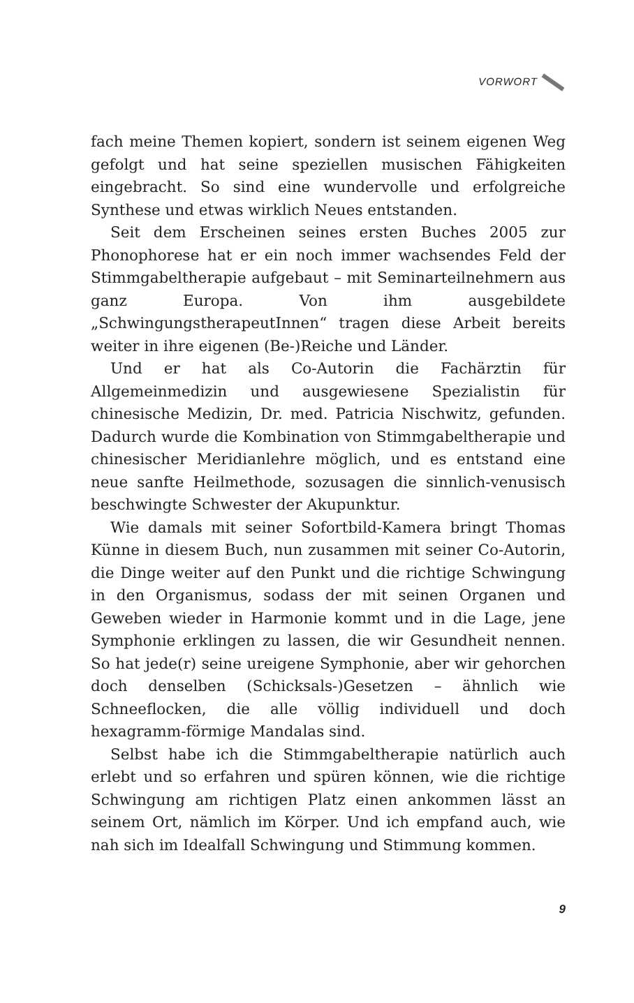VORWORT
fach meine Themen kopiert, sondern ist seinem eigenen Weg gefolgt und hat seine speziellen musischen Fähigkeiten eingebracht. So sind eine wundervolle und erfolgreiche Synthese und etwas wirklich Neues entstanden.
Seit dem Erscheinen seines ersten Buches 2005 zur Phonophorese hat er ein noch immer wachsendes Feld der Stimmgabeltherapie aufgebaut – mit Seminarteilnehmern aus ganz Europa. Von ihm ausgebildete „SchwingungstherapeutInnen“ tragen diese Arbeit bereits weiter in ihre eigenen (Be-)Reiche und Länder.
Und er hat als Co-Autorin die Fachärztin für Allgemeinmedizin und ausgewiesene Spezialistin für chinesische Medizin, Dr. med. Patricia Nischwitz, gefunden. Dadurch wurde die Kombination von Stimmgabeltherapie und chinesischer Meridianlehre möglich, und es entstand eine neue sanfte Heilmethode, sozusagen die sinnlich-venusisch beschwingte Schwester der Akupunktur.
Wie damals mit seiner Sofortbild-Kamera bringt Thomas Künne in diesem Buch, nun zusammen mit seiner Co-Autorin, die Dinge weiter auf den Punkt und die richtige Schwingung in den Organismus, sodass der mit seinen Organen und Geweben wieder in Harmonie kommt und in die Lage, jene Symphonie erklingen zu lassen, die wir Gesundheit nennen. So hat jede(r) seine ureigene Symphonie, aber wir gehorchen doch denselben (Schicksals-)Gesetzen – ähnlich wie Schneeflocken, die alle völlig individuell und doch hexagramm-förmige Mandalas sind.
Selbst habe ich die Stimmgabeltherapie natürlich auch erlebt und so erfahren und spüren können, wie die richtige Schwingung am richtigen Platz einen ankommen lässt an seinem Ort, nämlich im Körper. Und ich empfand auch, wie nah sich im Idealfall Schwingung und Stimmung kommen.
9